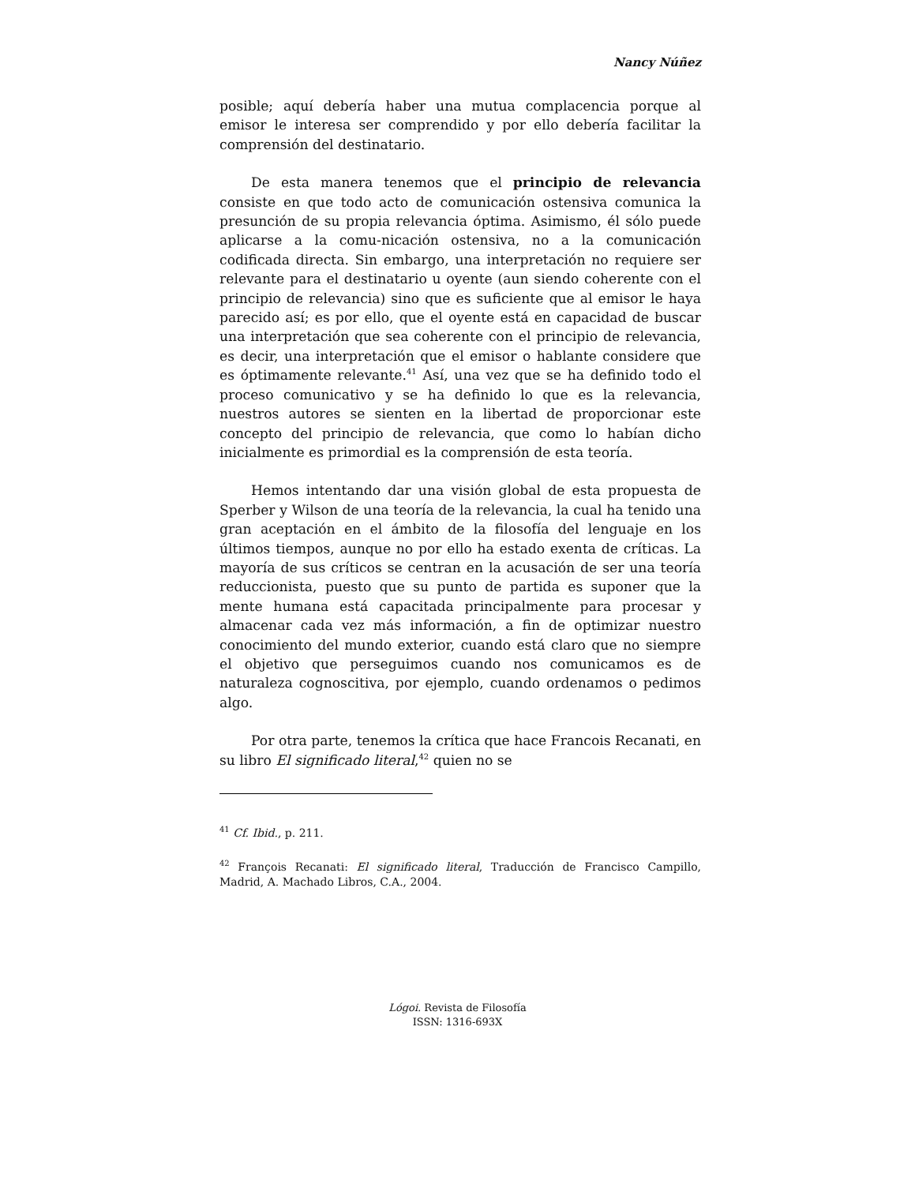Nancy Núñez
posible; aquí debería haber una mutua complacencia porque al emisor le interesa ser comprendido y por ello debería facilitar la comprensión del destinatario.
De esta manera tenemos que el principio de relevancia consiste en que todo acto de comunicación ostensiva comunica la presunción de su propia relevancia óptima. Asimismo, él sólo puede aplicarse a la comu-nicación ostensiva, no a la comunicación codificada directa. Sin embargo, una interpretación no requiere ser relevante para el destinatario u oyente (aun siendo coherente con el principio de relevancia) sino que es suficiente que al emisor le haya parecido así; es por ello, que el oyente está en capacidad de buscar una interpretación que sea coherente con el principio de relevancia, es decir, una interpretación que el emisor o hablante considere que es óptimamente relevante.<sup>41</sup> Así, una vez que se ha definido todo el proceso comunicativo y se ha definido lo que es la relevancia, nuestros autores se sienten en la libertad de proporcionar este concepto del principio de relevancia, que como lo habían dicho inicialmente es primordial es la comprensión de esta teoría.
Hemos intentando dar una visión global de esta propuesta de Sperber y Wilson de una teoría de la relevancia, la cual ha tenido una gran aceptación en el ámbito de la filosofía del lenguaje en los últimos tiempos, aunque no por ello ha estado exenta de críticas. La mayoría de sus críticos se centran en la acusación de ser una teoría reduccionista, puesto que su punto de partida es suponer que la mente humana está capacitada principalmente para procesar y almacenar cada vez más información, a fin de optimizar nuestro conocimiento del mundo exterior, cuando está claro que no siempre el objetivo que perseguimos cuando nos comunicamos es de naturaleza cognoscitiva, por ejemplo, cuando ordenamos o pedimos algo.
Por otra parte, tenemos la crítica que hace Francois Recanati, en su libro El significado literal,<sup>42</sup> quien no se
<sup>41</sup> Cf. Ibid., p. 211.
<sup>42</sup> François Recanati: El significado literal, Traducción de Francisco Campillo, Madrid, A. Machado Libros, C.A., 2004.
Lógoi. Revista de Filosofía
ISSN: 1316-693X